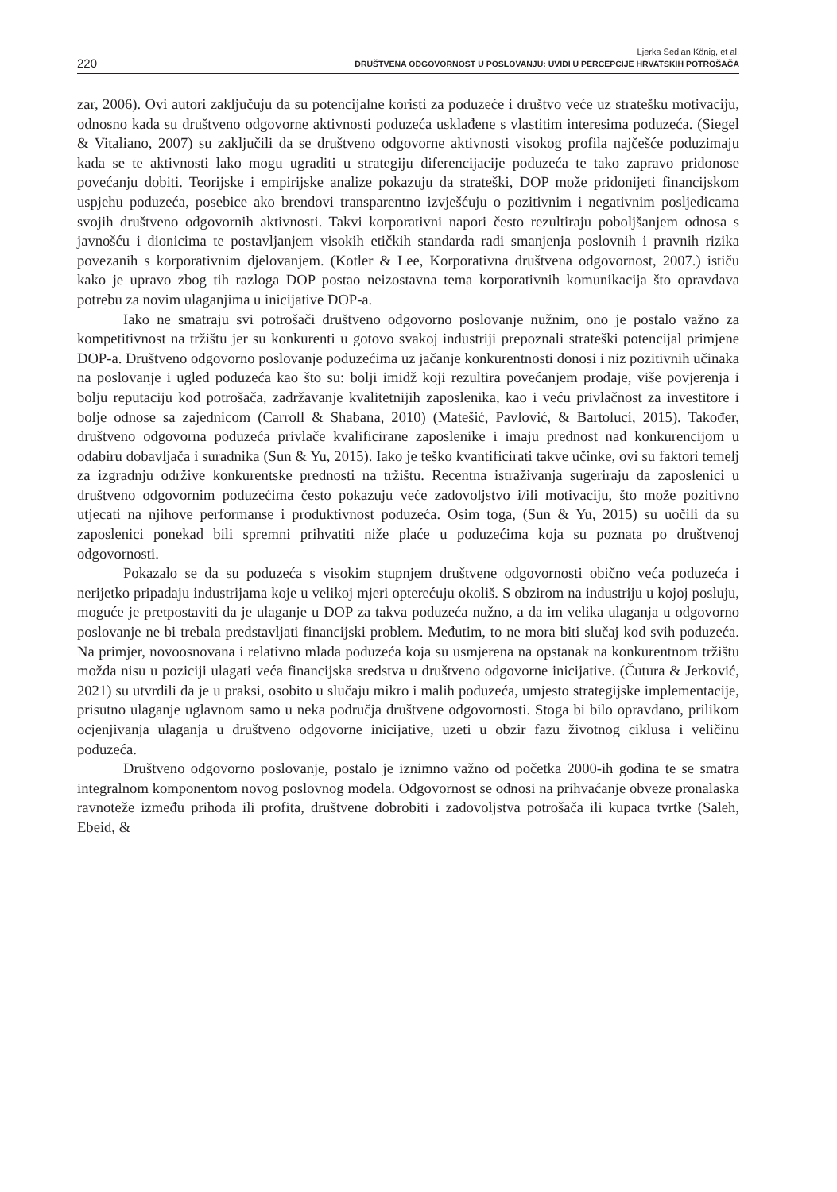220
Ljerka Sedlan König, et al.
DRUŠTVENA ODGOVORNOST U POSLOVANJU: UVIDI U PERCEPCIJE HRVATSKIH POTROŠAČA
zar, 2006). Ovi autori zaključuju da su potencijalne koristi za poduzeće i društvo veće uz stratešku motivaciju, odnosno kada su društveno odgovorne aktivnosti poduzeća usklađene s vlastitim interesima poduzeća. (Siegel & Vitaliano, 2007) su zaključili da se društveno odgovorne aktivnosti visokog profila najčešće poduzimaju kada se te aktivnosti lako mogu ugraditi u strategiju diferencijacije poduzeća te tako zapravo pridonose povećanju dobiti. Teorijske i empirijske analize pokazuju da strateški, DOP može pridonijeti financijskom uspjehu poduzeća, posebice ako brendovi transparentno izvješćuju o pozitivnim i negativnim posljedicama svojih društveno odgovornih aktivnosti. Takvi korporativni napori često rezultiraju poboljšanjem odnosa s javnošću i dionicima te postavljanjem visokih etičkih standarda radi smanjenja poslovnih i pravnih rizika povezanih s korporativnim djelovanjem. (Kotler & Lee, Korporativna društvena odgovornost, 2007.) ističu kako je upravo zbog tih razloga DOP postao neizostavna tema korporativnih komunikacija što opravdava potrebu za novim ulaganjima u inicijative DOP-a.
Iako ne smatraju svi potrošači društveno odgovorno poslovanje nužnim, ono je postalo važno za kompetitivnost na tržištu jer su konkurenti u gotovo svakoj industriji prepoznali strateški potencijal primjene DOP-a. Društveno odgovorno poslovanje poduzećima uz jačanje konkurentnosti donosi i niz pozitivnih učinaka na poslovanje i ugled poduzeća kao što su: bolji imidž koji rezultira povećanjem prodaje, više povjerenja i bolju reputaciju kod potrošača, zadržavanje kvalitetnijih zaposlenika, kao i veću privlačnost za investitore i bolje odnose sa zajednicom (Carroll & Shabana, 2010) (Matešić, Pavlović, & Bartoluci, 2015). Također, društveno odgovorna poduzeća privlače kvalificirane zaposlenike i imaju prednost nad konkurencijom u odabiru dobavljača i suradnika (Sun & Yu, 2015). Iako je teško kvantificirati takve učinke, ovi su faktori temelj za izgradnju održive konkurentske prednosti na tržištu. Recentna istraživanja sugeriraju da zaposlenici u društveno odgovornim poduzećima često pokazuju veće zadovoljstvo i/ili motivaciju, što može pozitivno utjecati na njihove performanse i produktivnost poduzeća. Osim toga, (Sun & Yu, 2015) su uočili da su zaposlenici ponekad bili spremni prihvatiti niže plaće u poduzećima koja su poznata po društvenoj odgovornosti.
Pokazalo se da su poduzeća s visokim stupnjem društvene odgovornosti obično veća poduzeća i nerijetko pripadaju industrijama koje u velikoj mjeri opterećuju okoliš. S obzirom na industriju u kojoj posluju, moguće je pretpostaviti da je ulaganje u DOP za takva poduzeća nužno, a da im velika ulaganja u odgovorno poslovanje ne bi trebala predstavljati financijski problem. Međutim, to ne mora biti slučaj kod svih poduzeća. Na primjer, novoosnovana i relativno mlada poduzeća koja su usmjerena na opstanak na konkurentnom tržištu možda nisu u poziciji ulagati veća financijska sredstva u društveno odgovorne inicijative. (Čutura & Jerković, 2021) su utvrdili da je u praksi, osobito u slučaju mikro i malih poduzeća, umjesto strategijske implementacije, prisutno ulaganje uglavnom samo u neka područja društvene odgovornosti. Stoga bi bilo opravdano, prilikom ocjenjivanja ulaganja u društveno odgovorne inicijative, uzeti u obzir fazu životnog ciklusa i veličinu poduzeća.
Društveno odgovorno poslovanje, postalo je iznimno važno od početka 2000-ih godina te se smatra integralnom komponentom novog poslovnog modela. Odgovornost se odnosi na prihvaćanje obveze pronalaska ravnoteže između prihoda ili profita, društvene dobrobiti i zadovoljstva potrošača ili kupaca tvrtke (Saleh, Ebeid, &